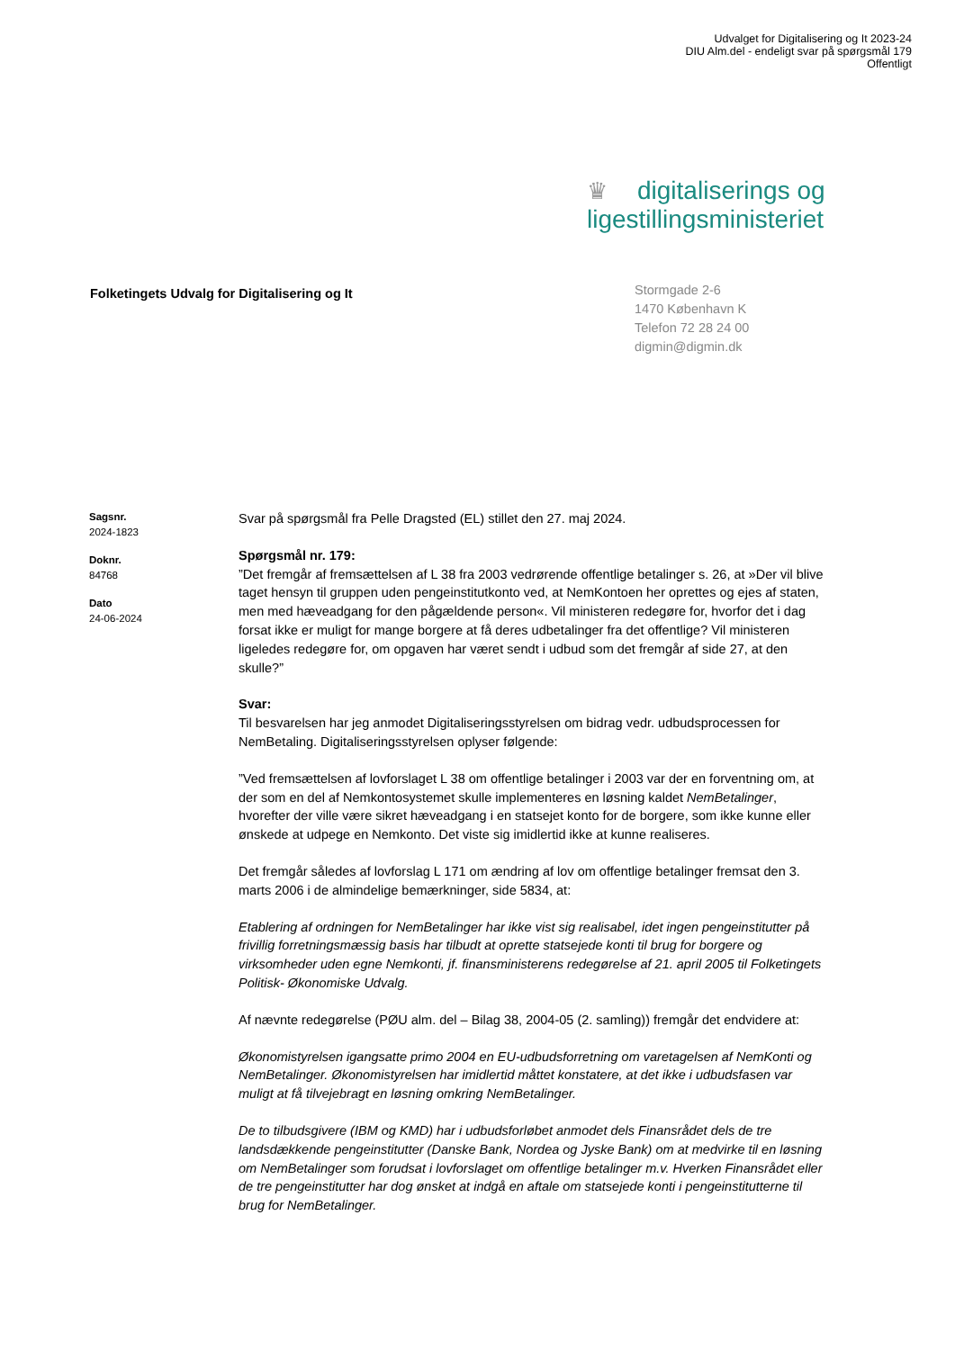Udvalget for Digitalisering og It 2023-24
DIU Alm.del - endeligt svar på spørgsmål 179
Offentligt
♛ digitaliserings og
ligestillingsministeriet
Folketingets Udvalg for Digitalisering og It
Stormgade 2-6
1470 København K
Telefon 72 28 24 00
digmin@digmin.dk
Sagsnr.
2024-1823
Doknr.
84768
Dato
24-06-2024
Svar på spørgsmål fra Pelle Dragsted (EL) stillet den 27. maj 2024.
Spørgsmål nr. 179:
”Det fremgår af fremsættelsen af L 38 fra 2003 vedrørende offentlige betalinger s. 26, at »Der vil blive taget hensyn til gruppen uden pengeinstitutkonto ved, at NemKontoen her oprettes og ejes af staten, men med hæveadgang for den pågældende person«. Vil ministeren redegøre for, hvorfor det i dag forsat ikke er muligt for mange borgere at få deres udbetalinger fra det offentlige? Vil ministeren ligeledes redegøre for, om opgaven har været sendt i udbud som det fremgår af side 27, at den skulle?”
Svar:
Til besvarelsen har jeg anmodet Digitaliseringsstyrelsen om bidrag vedr. udbudsprocessen for NemBetaling. Digitaliseringsstyrelsen oplyser følgende:
”Ved fremsættelsen af lovforslaget L 38 om offentlige betalinger i 2003 var der en forventning om, at der som en del af Nemkontosystemet skulle implementeres en løsning kaldet NemBetalinger, hvorefter der ville være sikret hæveadgang i en statsejet konto for de borgere, som ikke kunne eller ønskede at udpege en Nemkonto. Det viste sig imidlertid ikke at kunne realiseres.
Det fremgår således af lovforslag L 171 om ændring af lov om offentlige betalinger fremsat den 3. marts 2006 i de almindelige bemærkninger, side 5834, at:
Etablering af ordningen for NemBetalinger har ikke vist sig realisabel, idet ingen pengeinstitutter på frivillig forretningsmæssig basis har tilbudt at oprette statsejede konti til brug for borgere og virksomheder uden egne Nemkonti, jf. finansministerens redegørelse af 21. april 2005 til Folketingets Politisk- Økonomiske Udvalg.
Af nævnte redegørelse (PØU alm. del – Bilag 38, 2004-05 (2. samling)) fremgår det endvidere at:
Økonomistyrelsen igangsatte primo 2004 en EU-udbudsforretning om varetagelsen af NemKonti og NemBetalinger. Økonomistyrelsen har imidlertid måttet konstatere, at det ikke i udbudsfasen var muligt at få tilvejebragt en løsning omkring NemBetalinger.
De to tilbudsgivere (IBM og KMD) har i udbudsforløbet anmodet dels Finansrådet dels de tre landsdækkende pengeinstitutter (Danske Bank, Nordea og Jyske Bank) om at medvirke til en løsning om NemBetalinger som forudsat i lovforslaget om offentlige betalinger m.v. Hverken Finansrådet eller de tre pengeinstitutter har dog ønsket at indgå en aftale om statsejede konti i pengeinstitutterne til brug for NemBetalinger.